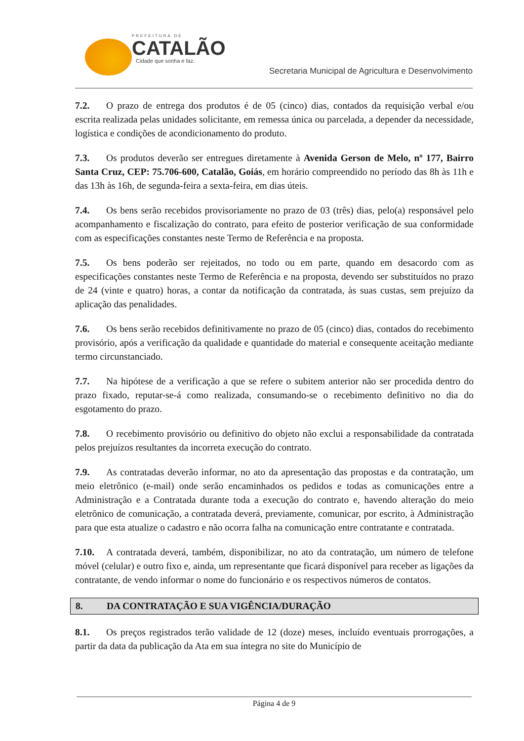PREFEITURA DE
CATALÃO
Cidade que sonha e faz.
Secretaria Municipal de Agricultura e Desenvolvimento
7.2. O prazo de entrega dos produtos é de 05 (cinco) dias, contados da requisição verbal e/ou escrita realizada pelas unidades solicitante, em remessa única ou parcelada, a depender da necessidade, logística e condições de acondicionamento do produto.
7.3. Os produtos deverão ser entregues diretamente à Avenida Gerson de Melo, nº 177, Bairro Santa Cruz, CEP: 75.706-600, Catalão, Goiás, em horário compreendido no período das 8h às 11h e das 13h às 16h, de segunda-feira a sexta-feira, em dias úteis.
7.4. Os bens serão recebidos provisoriamente no prazo de 03 (três) dias, pelo(a) responsável pelo acompanhamento e fiscalização do contrato, para efeito de posterior verificação de sua conformidade com as especificações constantes neste Termo de Referência e na proposta.
7.5. Os bens poderão ser rejeitados, no todo ou em parte, quando em desacordo com as especificações constantes neste Termo de Referência e na proposta, devendo ser substituídos no prazo de 24 (vinte e quatro) horas, a contar da notificação da contratada, às suas custas, sem prejuízo da aplicação das penalidades.
7.6. Os bens serão recebidos definitivamente no prazo de 05 (cinco) dias, contados do recebimento provisório, após a verificação da qualidade e quantidade do material e consequente aceitação mediante termo circunstanciado.
7.7. Na hipótese de a verificação a que se refere o subitem anterior não ser procedida dentro do prazo fixado, reputar-se-á como realizada, consumando-se o recebimento definitivo no dia do esgotamento do prazo.
7.8. O recebimento provisório ou definitivo do objeto não exclui a responsabilidade da contratada pelos prejuízos resultantes da incorreta execução do contrato.
7.9. As contratadas deverão informar, no ato da apresentação das propostas e da contratação, um meio eletrônico (e-mail) onde serão encaminhados os pedidos e todas as comunicações entre a Administração e a Contratada durante toda a execução do contrato e, havendo alteração do meio eletrônico de comunicação, a contratada deverá, previamente, comunicar, por escrito, à Administração para que esta atualize o cadastro e não ocorra falha na comunicação entre contratante e contratada.
7.10. A contratada deverá, também, disponibilizar, no ato da contratação, um número de telefone móvel (celular) e outro fixo e, ainda, um representante que ficará disponível para receber as ligações da contratante, de vendo informar o nome do funcionário e os respectivos números de contatos.
8. DA CONTRATAÇÃO E SUA VIGÊNCIA/DURAÇÃO
8.1. Os preços registrados terão validade de 12 (doze) meses, incluído eventuais prorrogações, a partir da data da publicação da Ata em sua íntegra no site do Município de
Página 4 de 9